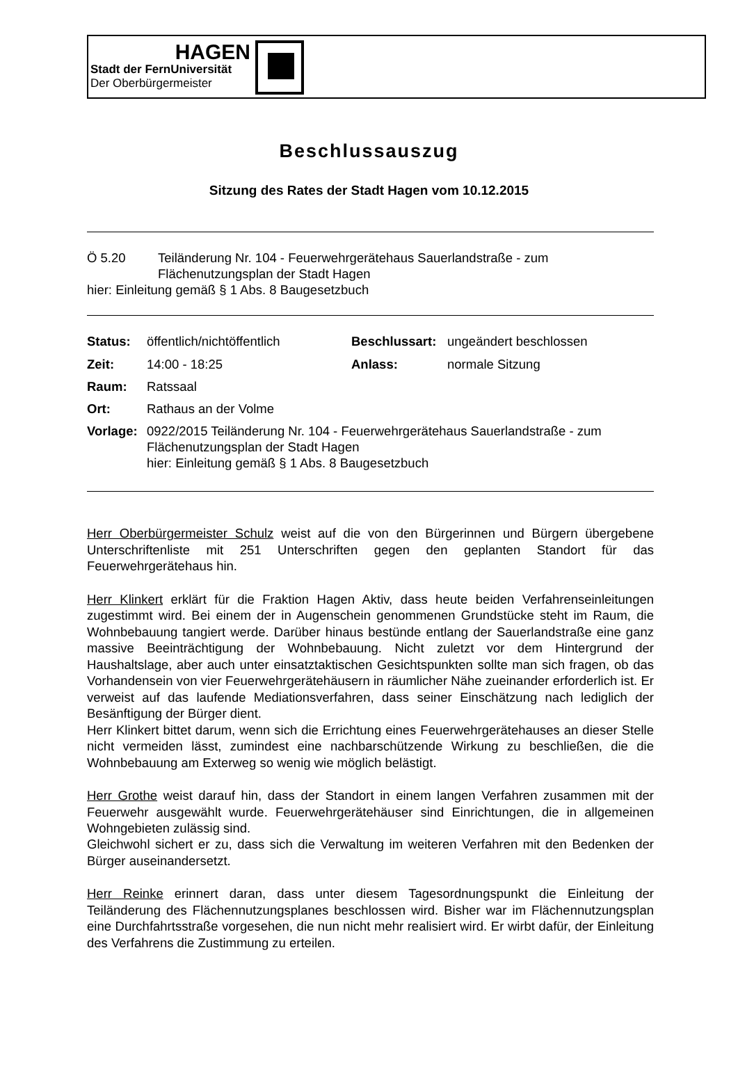HAGEN
Stadt der FernUniversität
Der Oberbürgermeister
Beschlussauszug
Sitzung des Rates der Stadt Hagen vom 10.12.2015
| Ö 5.20 | Teiländerung Nr. 104 - Feuerwehrgerätehaus Sauerlandstraße - zum Flächenutzungsplan der Stadt Hagen |
| hier: Einleitung gemäß § 1 Abs. 8 Baugesetzbuch | |
| Status: | öffentlich/nichtöffentlich | Beschlussart: | ungeändert beschlossen |
| Zeit: | 14:00 - 18:25 | Anlass: | normale Sitzung |
| Raum: | Ratssaal | | |
| Ort: | Rathaus an der Volme | | |
| Vorlage: | 0922/2015 Teiländerung Nr. 104 - Feuerwehrgerätehaus Sauerlandstraße - zum Flächenutzungsplan der Stadt Hagen hier: Einleitung gemäß § 1 Abs. 8 Baugesetzbuch | | |
Herr Oberbürgermeister Schulz weist auf die von den Bürgerinnen und Bürgern übergebene Unterschriftenliste mit 251 Unterschriften gegen den geplanten Standort für das Feuerwehrgerätehaus hin.
Herr Klinkert erklärt für die Fraktion Hagen Aktiv, dass heute beiden Verfahrenseinleitungen zugestimmt wird. Bei einem der in Augenschein genommenen Grundstücke steht im Raum, die Wohnbebauung tangiert werde. Darüber hinaus bestünde entlang der Sauerlandstraße eine ganz massive Beeinträchtigung der Wohnbebauung. Nicht zuletzt vor dem Hintergrund der Haushaltslage, aber auch unter einsatztaktischen Gesichtspunkten sollte man sich fragen, ob das Vorhandensein von vier Feuerwehrgerätehäusern in räumlicher Nähe zueinander erforderlich ist. Er verweist auf das laufende Mediationsverfahren, dass seiner Einschätzung nach lediglich der Besänftigung der Bürger dient.
Herr Klinkert bittet darum, wenn sich die Errichtung eines Feuerwehrgerätehauses an dieser Stelle nicht vermeiden lässt, zumindest eine nachbarschützende Wirkung zu beschließen, die die Wohnbebauung am Exterweg so wenig wie möglich belästigt.
Herr Grothe weist darauf hin, dass der Standort in einem langen Verfahren zusammen mit der Feuerwehr ausgewählt wurde. Feuerwehrgerätehäuser sind Einrichtungen, die in allgemeinen Wohngebieten zulässig sind.
Gleichwohl sichert er zu, dass sich die Verwaltung im weiteren Verfahren mit den Bedenken der Bürger auseinandersetzt.
Herr Reinke erinnert daran, dass unter diesem Tagesordnungspunkt die Einleitung der Teiländerung des Flächennutzungsplanes beschlossen wird. Bisher war im Flächennutzungsplan eine Durchfahrtsstraße vorgesehen, die nun nicht mehr realisiert wird. Er wirbt dafür, der Einleitung des Verfahrens die Zustimmung zu erteilen.